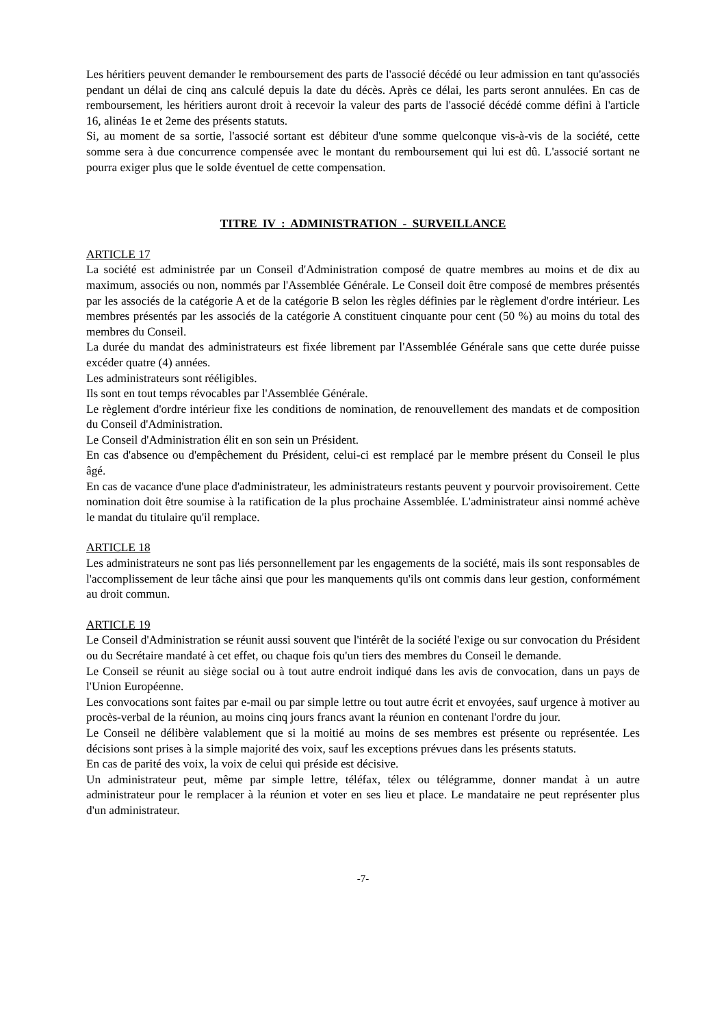Les héritiers peuvent demander le remboursement des parts de l'associé décédé ou leur admission en tant qu'associés pendant un délai de cinq ans calculé depuis la date du décès. Après ce délai, les parts seront annulées. En cas de remboursement, les héritiers auront droit à recevoir la valeur des parts de l'associé décédé comme défini à l'article 16, alinéas 1e et 2eme des présents statuts.
Si, au moment de sa sortie, l'associé sortant est débiteur d'une somme quelconque vis-à-vis de la société, cette somme sera à due concurrence compensée avec le montant du remboursement qui lui est dû. L'associé sortant ne pourra exiger plus que le solde éventuel de cette compensation.
TITRE IV : ADMINISTRATION - SURVEILLANCE
ARTICLE 17
La société est administrée par un Conseil d'Administration composé de quatre membres au moins et de dix au maximum, associés ou non, nommés par l'Assemblée Générale. Le Conseil doit être composé de membres présentés par les associés de la catégorie A et de la catégorie B selon les règles définies par le règlement d'ordre intérieur. Les membres présentés par les associés de la catégorie A constituent cinquante pour cent (50 %) au moins du total des membres du Conseil.
La durée du mandat des administrateurs est fixée librement par l'Assemblée Générale sans que cette durée puisse excéder quatre (4) années.
Les administrateurs sont rééligibles.
Ils sont en tout temps révocables par l'Assemblée Générale.
Le règlement d'ordre intérieur fixe les conditions de nomination, de renouvellement des mandats et de composition du Conseil d'Administration.
Le Conseil d'Administration élit en son sein un Président.
En cas d'absence ou d'empêchement du Président, celui-ci est remplacé par le membre présent du Conseil le plus âgé.
En cas de vacance d'une place d'administrateur, les administrateurs restants peuvent y pourvoir provisoirement. Cette nomination doit être soumise à la ratification de la plus prochaine Assemblée. L'administrateur ainsi nommé achève le mandat du titulaire qu'il remplace.
ARTICLE 18
Les administrateurs ne sont pas liés personnellement par les engagements de la société, mais ils sont responsables de l'accomplissement de leur tâche ainsi que pour les manquements qu'ils ont commis dans leur gestion, conformément au droit commun.
ARTICLE 19
Le Conseil d'Administration se réunit aussi souvent que l'intérêt de la société l'exige ou sur convocation du Président ou du Secrétaire mandaté à cet effet, ou chaque fois qu'un tiers des membres du Conseil le demande.
Le Conseil se réunit au siège social ou à tout autre endroit indiqué dans les avis de convocation, dans un pays de l'Union Européenne.
Les convocations sont faites par e-mail ou par simple lettre ou tout autre écrit et envoyées, sauf urgence à motiver au procès-verbal de la réunion, au moins cinq jours francs avant la réunion en contenant l'ordre du jour.
Le Conseil ne délibère valablement que si la moitié au moins de ses membres est présente ou représentée. Les décisions sont prises à la simple majorité des voix, sauf les exceptions prévues dans les présents statuts.
En cas de parité des voix, la voix de celui qui préside est décisive.
Un administrateur peut, même par simple lettre, téléfax, télex ou télégramme, donner mandat à un autre administrateur pour le remplacer à la réunion et voter en ses lieu et place. Le mandataire ne peut représenter plus d'un administrateur.
-7-